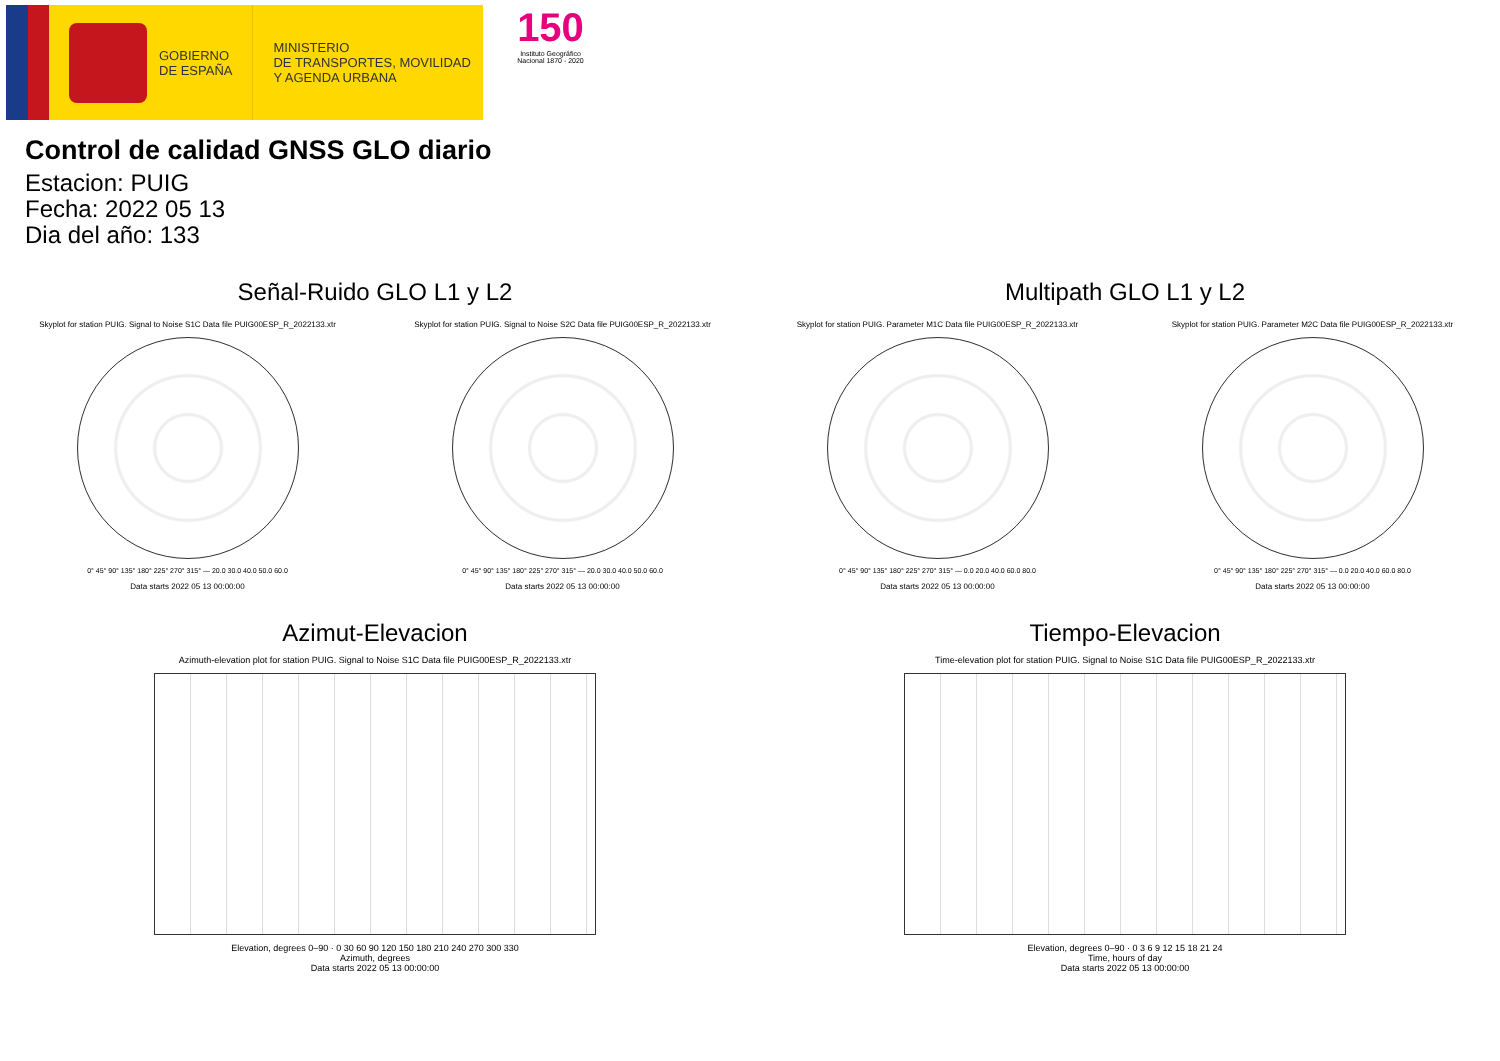GOBIERNO
DE ESPAÑA
MINISTERIO
DE TRANSPORTES, MOVILIDAD
Y AGENDA URBANA
150
Instituto Geográfico
Nacional 1870 - 2020
Control de calidad GNSS GLO diario
Estacion: PUIG
Fecha: 2022 05 13
Dia del año: 133
Señal-Ruido GLO L1 y L2
Skyplot for station PUIG. Signal to Noise S1C Data file PUIG00ESP_R_2022133.xtr
0° 45° 90° 135° 180° 225° 270° 315° — 20.0 30.0 40.0 50.0 60.0
Data starts 2022 05 13 00:00:00
Skyplot for station PUIG. Signal to Noise S2C Data file PUIG00ESP_R_2022133.xtr
0° 45° 90° 135° 180° 225° 270° 315° — 20.0 30.0 40.0 50.0 60.0
Data starts 2022 05 13 00:00:00
Multipath GLO L1 y L2
Skyplot for station PUIG. Parameter M1C Data file PUIG00ESP_R_2022133.xtr
0° 45° 90° 135° 180° 225° 270° 315° — 0.0 20.0 40.0 60.0 80.0
Data starts 2022 05 13 00:00:00
Skyplot for station PUIG. Parameter M2C Data file PUIG00ESP_R_2022133.xtr
0° 45° 90° 135° 180° 225° 270° 315° — 0.0 20.0 40.0 60.0 80.0
Data starts 2022 05 13 00:00:00
Azimut-Elevacion
Azimuth-elevation plot for station PUIG. Signal to Noise S1C Data file PUIG00ESP_R_2022133.xtr
Elevation, degrees 0–90 · 0 30 60 90 120 150 180 210 240 270 300 330
Azimuth, degrees
Data starts 2022 05 13 00:00:00
Tiempo-Elevacion
Time-elevation plot for station PUIG. Signal to Noise S1C Data file PUIG00ESP_R_2022133.xtr
Elevation, degrees 0–90 · 0 3 6 9 12 15 18 21 24
Time, hours of day
Data starts 2022 05 13 00:00:00